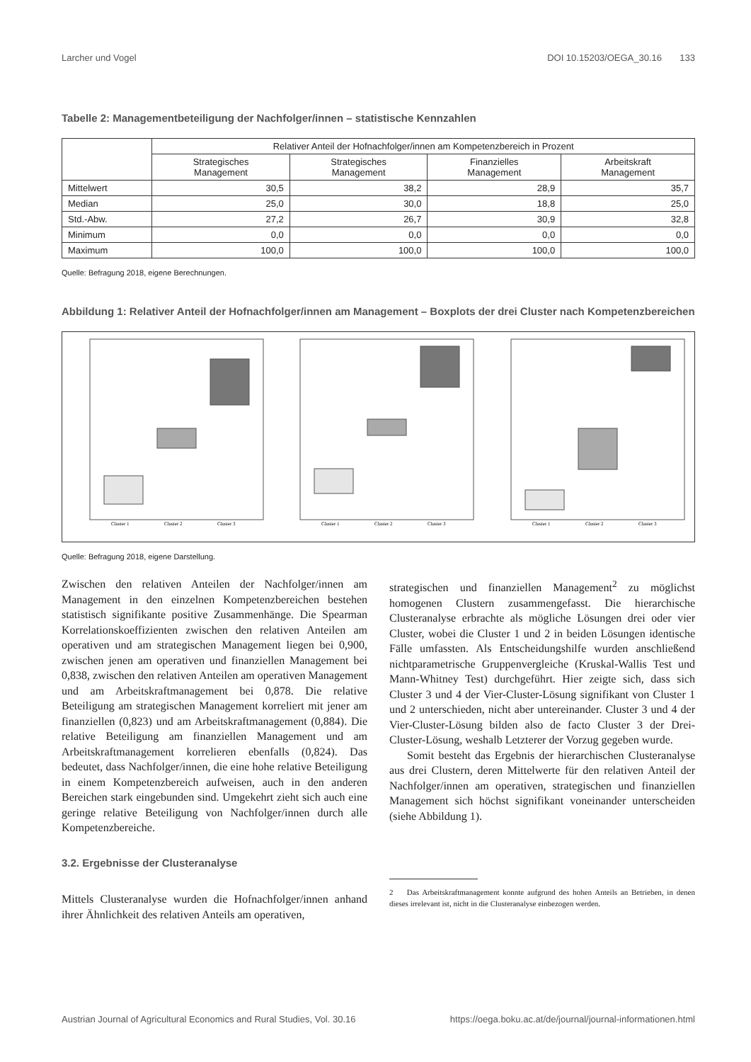Larcher und Vogel DOI 10.15203/OEGA_30.16 133
Tabelle 2: Managementbeteiligung der Nachfolger/innen – statistische Kennzahlen
| | Relativer Anteil der Hofnachfolger/innen am Kompetenzbereich in Prozent | | | |
| --- | --- | --- | --- | --- |
| | Strategisches Management | Strategisches Management | Finanzielles Management | Arbeitskraft Management |
| Mittelwert | 30,5 | 38,2 | 28,9 | 35,7 |
| Median | 25,0 | 30,0 | 18,8 | 25,0 |
| Std.-Abw. | 27,2 | 26,7 | 30,9 | 32,8 |
| Minimum | 0,0 | 0,0 | 0,0 | 0,0 |
| Maximum | 100,0 | 100,0 | 100,0 | 100,0 |
Quelle: Befragung 2018, eigene Berechnungen.
Abbildung 1: Relativer Anteil der Hofnachfolger/innen am Management – Boxplots der drei Cluster nach Kompetenzbereichen
Cluster 1
Cluster 2
Cluster 3
Cluster 1
Cluster 2
Cluster 3
Cluster 1
Cluster 2
Cluster 3
Quelle: Befragung 2018, eigene Darstellung.
Zwischen den relativen Anteilen der Nachfolger/innen am Management in den einzelnen Kompetenzbereichen bestehen statistisch signifikante positive Zusammenhänge. Die Spearman Korrelationskoeffizienten zwischen den relativen Anteilen am operativen und am strategischen Management liegen bei 0,900, zwischen jenen am operativen und finanziellen Management bei 0,838, zwischen den relativen Anteilen am operativen Management und am Arbeitskraftmanagement bei 0,878. Die relative Beteiligung am strategischen Management korreliert mit jener am finanziellen (0,823) und am Arbeitskraftmanagement (0,884). Die relative Beteiligung am finanziellen Management und am Arbeitskraftmanagement korrelieren ebenfalls (0,824). Das bedeutet, dass Nachfolger/innen, die eine hohe relative Beteiligung in einem Kompetenzbereich aufweisen, auch in den anderen Bereichen stark eingebunden sind. Umgekehrt zieht sich auch eine geringe relative Beteiligung von Nachfolger/innen durch alle Kompetenzbereiche.
3.2. Ergebnisse der Clusteranalyse
Mittels Clusteranalyse wurden die Hofnachfolger/innen anhand ihrer Ähnlichkeit des relativen Anteils am operativen,
strategischen und finanziellen Management<sup>2</sup> zu möglichst homogenen Clustern zusammengefasst. Die hierarchische Clusteranalyse erbrachte als mögliche Lösungen drei oder vier Cluster, wobei die Cluster 1 und 2 in beiden Lösungen identische Fälle umfassten. Als Entscheidungshilfe wurden anschließend nichtparametrische Gruppenvergleiche (Kruskal-Wallis Test und Mann-Whitney Test) durchgeführt. Hier zeigte sich, dass sich Cluster 3 und 4 der Vier-Cluster-Lösung signifikant von Cluster 1 und 2 unterschieden, nicht aber untereinander. Cluster 3 und 4 der Vier-Cluster-Lösung bilden also de facto Cluster 3 der Drei-Cluster-Lösung, weshalb Letzterer der Vorzug gegeben wurde.
Somit besteht das Ergebnis der hierarchischen Clusteranalyse aus drei Clustern, deren Mittelwerte für den relativen Anteil der Nachfolger/innen am operativen, strategischen und finanziellen Management sich höchst signifikant voneinander unterscheiden (siehe Abbildung 1).
2 Das Arbeitskraftmanagement konnte aufgrund des hohen Anteils an Betrieben, in denen dieses irrelevant ist, nicht in die Clusteranalyse einbezogen werden.
Austrian Journal of Agricultural Economics and Rural Studies, Vol. 30.16 https://oega.boku.ac.at/de/journal/journal-informationen.html